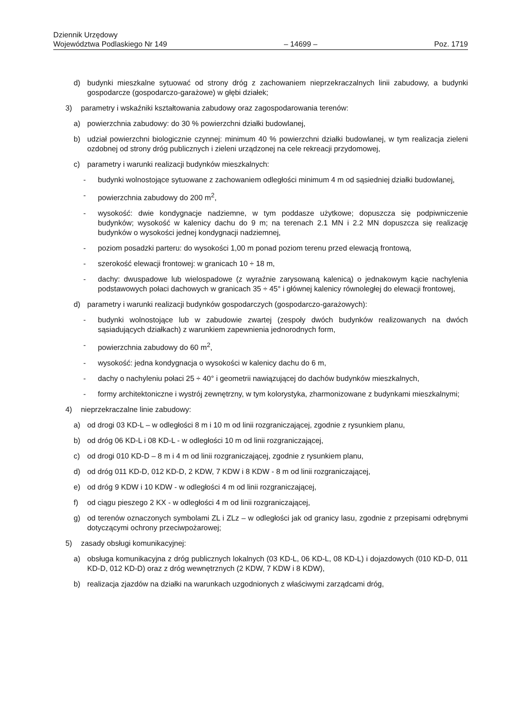Dziennik Urzędowy
Województwa Podlaskiego Nr 149 – 14699 – Poz. 1719
d) budynki mieszkalne sytuować od strony dróg z zachowaniem nieprzekraczalnych linii zabudowy, a budynki gospodarcze (gospodarczo-garażowe) w głębi działek;
3) parametry i wskaźniki kształtowania zabudowy oraz zagospodarowania terenów:
a) powierzchnia zabudowy: do 30 % powierzchni działki budowlanej,
b) udział powierzchni biologicznie czynnej: minimum 40 % powierzchni działki budowlanej, w tym realizacja zieleni ozdobnej od strony dróg publicznych i zieleni urządzonej na cele rekreacji przydomowej,
c) parametry i warunki realizacji budynków mieszkalnych:
- budynki wolnostojące sytuowane z zachowaniem odległości minimum 4 m od sąsiedniej działki budowlanej,
- powierzchnia zabudowy do 200 m<sup>2</sup>,
- wysokość: dwie kondygnacje nadziemne, w tym poddasze użytkowe; dopuszcza się podpiwniczenie budynków; wysokość w kalenicy dachu do 9 m; na terenach 2.1 MN i 2.2 MN dopuszcza się realizację budynków o wysokości jednej kondygnacji nadziemnej,
- poziom posadzki parteru: do wysokości 1,00 m ponad poziom terenu przed elewacją frontową,
- szerokość elewacji frontowej: w granicach 10 ÷ 18 m,
- dachy: dwuspadowe lub wielospadowe (z wyraźnie zarysowaną kalenicą) o jednakowym kącie nachylenia podstawowych połaci dachowych w granicach 35 ÷ 45° i głównej kalenicy równoległej do elewacji frontowej,
d) parametry i warunki realizacji budynków gospodarczych (gospodarczo-garażowych):
- budynki wolnostojące lub w zabudowie zwartej (zespoły dwóch budynków realizowanych na dwóch sąsiadujących działkach) z warunkiem zapewnienia jednorodnych form,
- powierzchnia zabudowy do 60 m<sup>2</sup>,
- wysokość: jedna kondygnacja o wysokości w kalenicy dachu do 6 m,
- dachy o nachyleniu połaci 25 ÷ 40° i geometrii nawiązującej do dachów budynków mieszkalnych,
- formy architektoniczne i wystrój zewnętrzny, w tym kolorystyka, zharmonizowane z budynkami mieszkalnymi;
4) nieprzekraczalne linie zabudowy:
a) od drogi 03 KD-L – w odległości 8 m i 10 m od linii rozgraniczającej, zgodnie z rysunkiem planu,
b) od dróg 06 KD-L i 08 KD-L - w odległości 10 m od linii rozgraniczającej,
c) od drogi 010 KD-D – 8 m i 4 m od linii rozgraniczającej, zgodnie z rysunkiem planu,
d) od dróg 011 KD-D, 012 KD-D, 2 KDW, 7 KDW i 8 KDW - 8 m od linii rozgraniczającej,
e) od dróg 9 KDW i 10 KDW - w odległości 4 m od linii rozgraniczającej,
f) od ciągu pieszego 2 KX - w odległości 4 m od linii rozgraniczającej,
g) od terenów oznaczonych symbolami ZL i ZLz – w odległości jak od granicy lasu, zgodnie z przepisami odrębnymi dotyczącymi ochrony przeciwpożarowej;
5) zasady obsługi komunikacyjnej:
a) obsługa komunikacyjna z dróg publicznych lokalnych (03 KD-L, 06 KD-L, 08 KD-L) i dojazdowych (010 KD-D, 011 KD-D, 012 KD-D) oraz z dróg wewnętrznych (2 KDW, 7 KDW i 8 KDW),
b) realizacja zjazdów na działki na warunkach uzgodnionych z właściwymi zarządcami dróg,